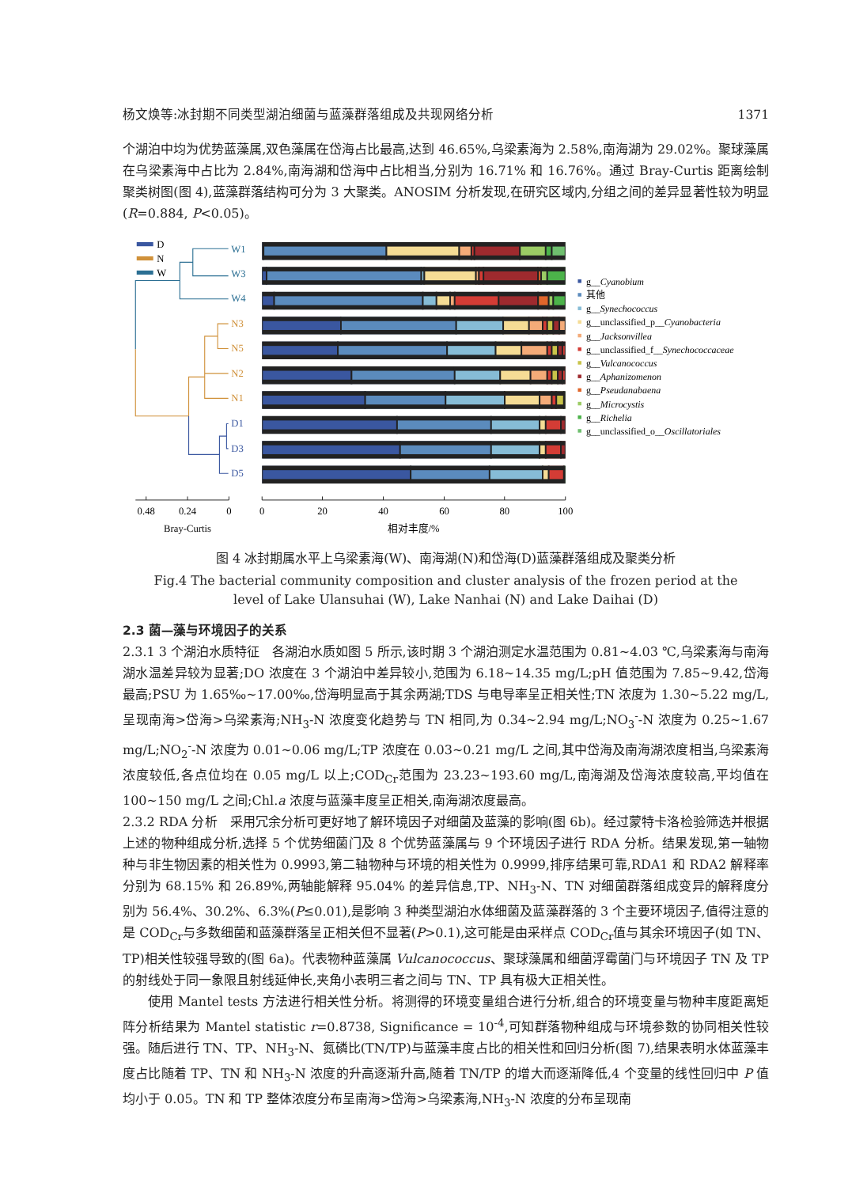杨文焕等:冰封期不同类型湖泊细菌与蓝藻群落组成及共现网络分析 1371
个湖泊中均为优势蓝藻属,双色藻属在岱海占比最高,达到 46.65%,乌梁素海为 2.58%,南海湖为 29.02%。聚球藻属在乌梁素海中占比为 2.84%,南海湖和岱海中占比相当,分别为 16.71% 和 16.76%。通过 Bray-Curtis 距离绘制聚类树图(图 4),蓝藻群落结构可分为 3 大聚类。ANOSIM 分析发现,在研究区域内,分组之间的差异显著性较为明显(R=0.884, P<0.05)。
D
N
W
W1
W3
W4
N3
N5
N2
N1
D1
D3
D5
0.48
0.24
0
0
20
40
60
80
100
Bray-Curtis
相对丰度/%
g__Cyanobium
其他
g__Synechococcus
g__unclassified_p__Cyanobacteria
g__Jacksonvillea
g__unclassified_f__Synechococcaceae
g__Vulcanococcus
g__Aphanizomenon
g__Pseudanabaena
g__Microcystis
g__Richelia
g__unclassified_o__Oscillatoriales
图 4 冰封期属水平上乌梁素海(W)、南海湖(N)和岱海(D)蓝藻群落组成及聚类分析
Fig.4 The bacterial community composition and cluster analysis of the frozen period at the
level of Lake Ulansuhai (W), Lake Nanhai (N) and Lake Daihai (D)
2.3 菌—藻与环境因子的关系
2.3.1 3 个湖泊水质特征　各湖泊水质如图 5 所示,该时期 3 个湖泊测定水温范围为 0.81~4.03 ℃,乌梁素海与南海湖水温差异较为显著;DO 浓度在 3 个湖泊中差异较小,范围为 6.18~14.35 mg/L;pH 值范围为 7.85~9.42,岱海最高;PSU 为 1.65‰~17.00‰,岱海明显高于其余两湖;TDS 与电导率呈正相关性;TN 浓度为 1.30~5.22 mg/L,呈现南海>岱海>乌梁素海;NH<sub>3</sub>-N 浓度变化趋势与 TN 相同,为 0.34~2.94 mg/L;NO<sub>3</sub><sup>-</sup>-N 浓度为 0.25~1.67 mg/L;NO<sub>2</sub><sup>-</sup>-N 浓度为 0.01~0.06 mg/L;TP 浓度在 0.03~0.21 mg/L 之间,其中岱海及南海湖浓度相当,乌梁素海浓度较低,各点位均在 0.05 mg/L 以上;COD<sub>Cr</sub>范围为 23.23~193.60 mg/L,南海湖及岱海浓度较高,平均值在 100~150 mg/L 之间;Chl.a 浓度与蓝藻丰度呈正相关,南海湖浓度最高。
2.3.2 RDA 分析　采用冗余分析可更好地了解环境因子对细菌及蓝藻的影响(图 6b)。经过蒙特卡洛检验筛选并根据上述的物种组成分析,选择 5 个优势细菌门及 8 个优势蓝藻属与 9 个环境因子进行 RDA 分析。结果发现,第一轴物种与非生物因素的相关性为 0.9993,第二轴物种与环境的相关性为 0.9999,排序结果可靠,RDA1 和 RDA2 解释率分别为 68.15% 和 26.89%,两轴能解释 95.04% 的差异信息,TP、NH<sub>3</sub>-N、TN 对细菌群落组成变异的解释度分别为 56.4%、30.2%、6.3%(P≤0.01),是影响 3 种类型湖泊水体细菌及蓝藻群落的 3 个主要环境因子,值得注意的是 COD<sub>Cr</sub>与多数细菌和蓝藻群落呈正相关但不显著(P>0.1),这可能是由采样点 COD<sub>Cr</sub>值与其余环境因子(如 TN、TP)相关性较强导致的(图 6a)。代表物种蓝藻属 Vulcanococcus、聚球藻属和细菌浮霉菌门与环境因子 TN 及 TP 的射线处于同一象限且射线延伸长,夹角小表明三者之间与 TN、TP 具有极大正相关性。
使用 Mantel tests 方法进行相关性分析。将测得的环境变量组合进行分析,组合的环境变量与物种丰度距离矩阵分析结果为 Mantel statistic r=0.8738, Significance = 10<sup>-4</sup>,可知群落物种组成与环境参数的协同相关性较强。随后进行 TN、TP、NH<sub>3</sub>-N、氮磷比(TN/TP)与蓝藻丰度占比的相关性和回归分析(图 7),结果表明水体蓝藻丰度占比随着 TP、TN 和 NH<sub>3</sub>-N 浓度的升高逐渐升高,随着 TN/TP 的增大而逐渐降低,4 个变量的线性回归中 P 值均小于 0.05。TN 和 TP 整体浓度分布呈南海>岱海>乌梁素海,NH<sub>3</sub>-N 浓度的分布呈现南